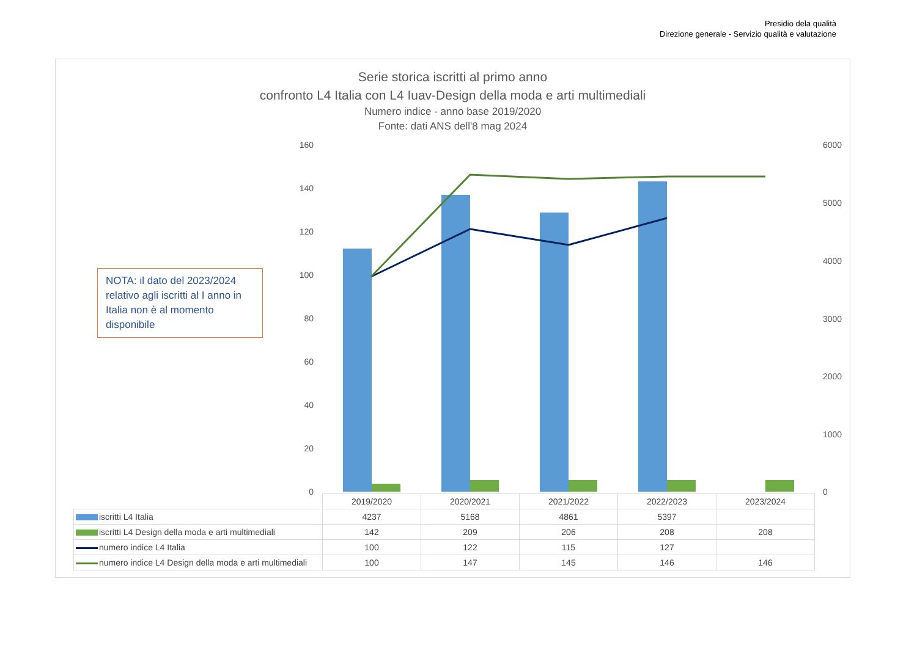Presidio dela qualità
Direzione generale - Servizio qualità e valutazione
160
140
120
100
80
60
40
20
0
6000
5000
4000
3000
2000
1000
0
Serie storica iscritti al primo anno
confronto L4 Italia con L4 Iuav-Design della moda e arti multimediali
Numero indice - anno base 2019/2020
Fonte: dati ANS dell'8 mag 2024
NOTA: il dato del 2023/2024 relativo agli iscritti al I anno in Italia non è al momento disponibile
| | 2019/2020 | 2020/2021 | 2021/2022 | 2022/2023 | 2023/2024 |
| iscritti L4 Italia | 4237 | 5168 | 4861 | 5397 | |
| iscritti L4 Design della moda e arti multimediali | 142 | 209 | 206 | 208 | 208 |
| numero indice L4 Italia | 100 | 122 | 115 | 127 | |
| numero indice L4 Design della moda e arti multimediali | 100 | 147 | 145 | 146 | 146 |